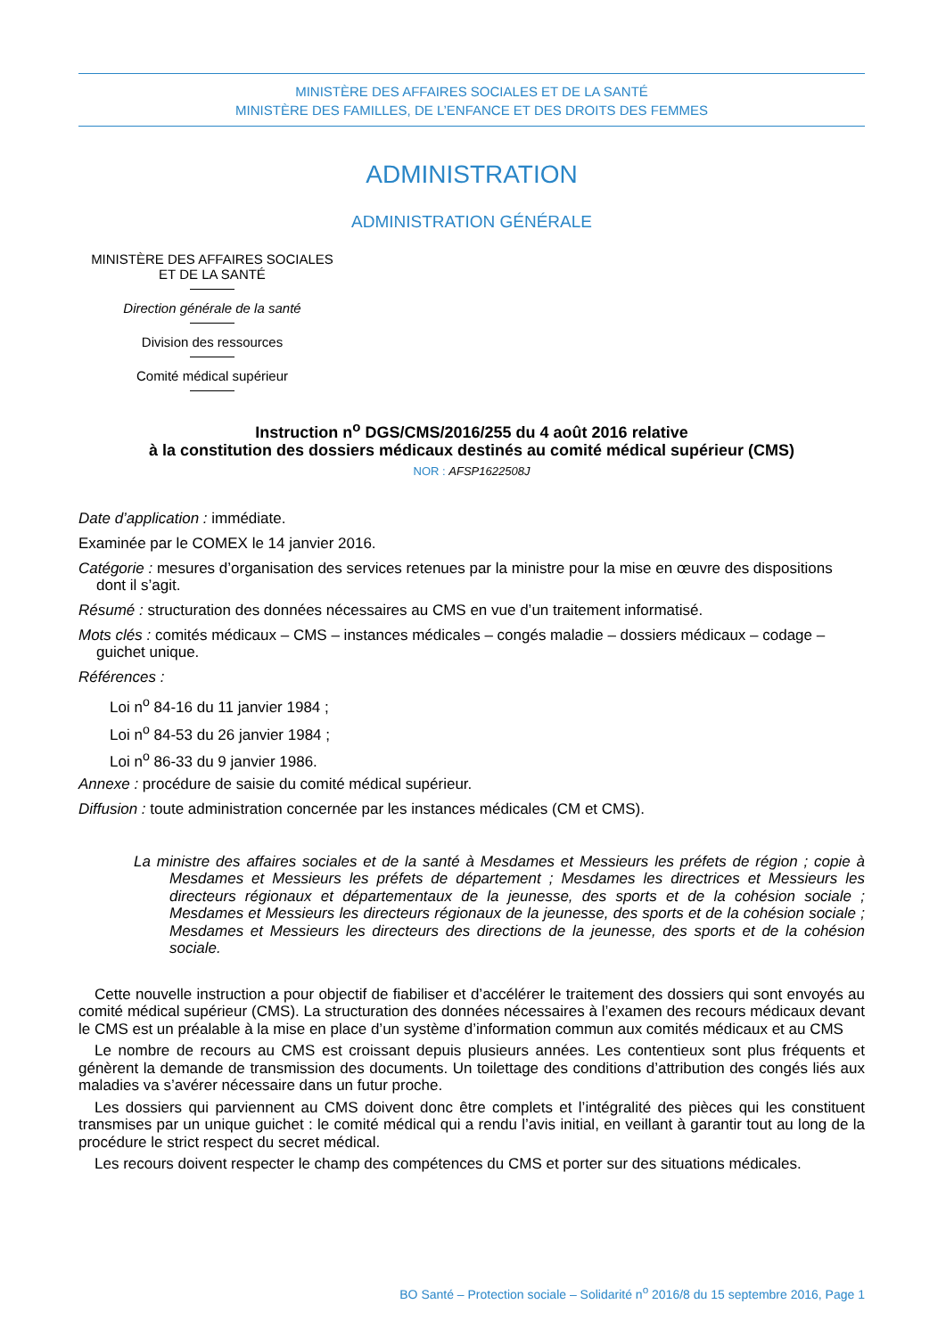MINISTÈRE DES AFFAIRES SOCIALES ET DE LA SANTÉ
MINISTÈRE DES FAMILLES, DE L’ENFANCE ET DES DROITS DES FEMMES
ADMINISTRATION
ADMINISTRATION GÉNÉRALE
MINISTÈRE DES AFFAIRES SOCIALES
ET DE LA SANTÉ
Direction générale de la santé
Division des ressources
Comité médical supérieur
Instruction n<sup>o</sup> DGS/CMS/2016/255 du 4 août 2016 relative
à la constitution des dossiers médicaux destinés au comité médical supérieur (CMS)
NOR : AFSP1622508J
Date d’application : immédiate.
Examinée par le COMEX le 14 janvier 2016.
Catégorie : mesures d’organisation des services retenues par la ministre pour la mise en œuvre des dispositions dont il s’agit.
Résumé : structuration des données nécessaires au CMS en vue d’un traitement informatisé.
Mots clés : comités médicaux – CMS – instances médicales – congés maladie – dossiers médicaux – codage – guichet unique.
Références :
Loi n<sup>o</sup> 84-16 du 11 janvier 1984 ;
Loi n<sup>o</sup> 84-53 du 26 janvier 1984 ;
Loi n<sup>o</sup> 86-33 du 9 janvier 1986.
Annexe : procédure de saisie du comité médical supérieur.
Diffusion : toute administration concernée par les instances médicales (CM et CMS).
La ministre des affaires sociales et de la santé à Mesdames et Messieurs les préfets de région ; copie à Mesdames et Messieurs les préfets de département ; Mesdames les directrices et Messieurs les directeurs régionaux et départementaux de la jeunesse, des sports et de la cohésion sociale ; Mesdames et Messieurs les directeurs régionaux de la jeunesse, des sports et de la cohésion sociale ; Mesdames et Messieurs les directeurs des directions de la jeunesse, des sports et de la cohésion sociale.
Cette nouvelle instruction a pour objectif de fiabiliser et d’accélérer le traitement des dossiers qui sont envoyés au comité médical supérieur (CMS). La structuration des données nécessaires à l’examen des recours médicaux devant le CMS est un préalable à la mise en place d’un système d’information commun aux comités médicaux et au CMS
Le nombre de recours au CMS est croissant depuis plusieurs années. Les contentieux sont plus fréquents et génèrent la demande de transmission des documents. Un toilettage des conditions d’attribution des congés liés aux maladies va s’avérer nécessaire dans un futur proche.
Les dossiers qui parviennent au CMS doivent donc être complets et l’intégralité des pièces qui les constituent transmises par un unique guichet : le comité médical qui a rendu l’avis initial, en veillant à garantir tout au long de la procédure le strict respect du secret médical.
Les recours doivent respecter le champ des compétences du CMS et porter sur des situations médicales.
BO Santé – Protection sociale – Solidarité n<sup>o</sup> 2016/8 du 15 septembre 2016, Page 1